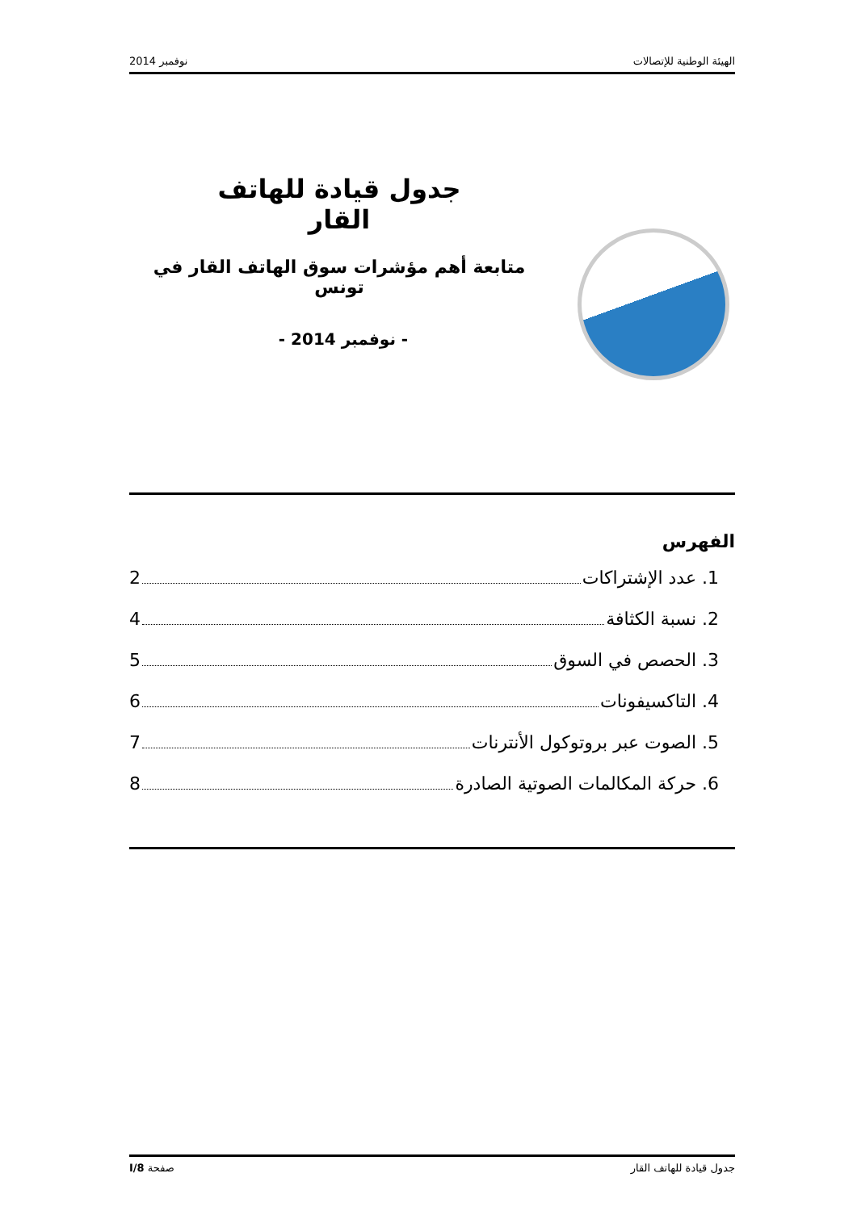الهيئة الوطنية للإتصالات نوفمبر 2014
جدول قيادة للهاتف القار
متابعة أهم مؤشرات سوق الهاتف القار في تونس
- نوفمبر 2014 -
الفهرس
1. عدد الإشتراكات 2
2. نسبة الكثافة 4
3. الحصص في السوق 5
4. التاكسيفونات 6
5. الصوت عبر بروتوكول الأنترنات 7
6. حركة المكالمات الصوتية الصادرة 8
جدول قيادة للهاتف القار صفحة I/8